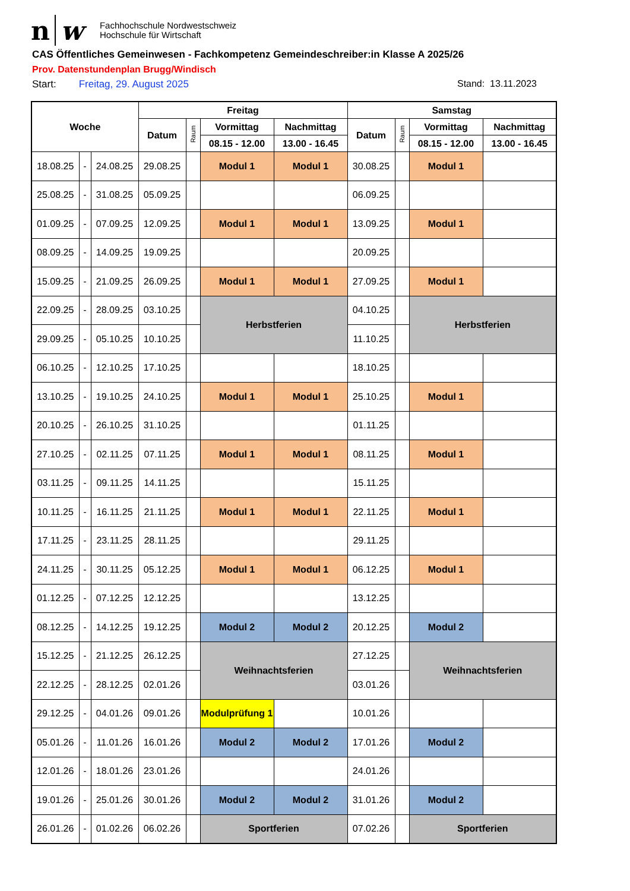n w Fachhochschule Nordwestschweiz
Hochschule für Wirtschaft
CAS Öffentliches Gemeinwesen - Fachkompetenz Gemeindeschreiber:in Klasse A 2025/26
Prov. Datenstundenplan Brugg/Windisch
Start: Freitag, 29. August 2025 Stand: 13.11.2023
| Woche | | | Freitag | | | | Samstag | | | |
| --- | --- | --- | --- | --- | --- | --- | --- | --- | --- | --- |
| | | | Datum | Raum | Vormittag | Nachmittag | Datum | Raum | Vormittag | Nachmittag |
| | | | | | 08.15 - 12.00 | 13.00 - 16.45 | | | 08.15 - 12.00 | 13.00 - 16.45 |
| 18.08.25 | - | 24.08.25 | 29.08.25 | | Modul 1 | Modul 1 | 30.08.25 | | Modul 1 | |
| 25.08.25 | - | 31.08.25 | 05.09.25 | | | | 06.09.25 | | | |
| 01.09.25 | - | 07.09.25 | 12.09.25 | | Modul 1 | Modul 1 | 13.09.25 | | Modul 1 | |
| 08.09.25 | - | 14.09.25 | 19.09.25 | | | | 20.09.25 | | | |
| 15.09.25 | - | 21.09.25 | 26.09.25 | | Modul 1 | Modul 1 | 27.09.25 | | Modul 1 | |
| 22.09.25 | - | 28.09.25 | 03.10.25 | | Herbstferien | | 04.10.25 | | Herbstferien | |
| 29.09.25 | - | 05.10.25 | 10.10.25 | | | | 11.10.25 | | | |
| 06.10.25 | - | 12.10.25 | 17.10.25 | | | | 18.10.25 | | | |
| 13.10.25 | - | 19.10.25 | 24.10.25 | | Modul 1 | Modul 1 | 25.10.25 | | Modul 1 | |
| 20.10.25 | - | 26.10.25 | 31.10.25 | | | | 01.11.25 | | | |
| 27.10.25 | - | 02.11.25 | 07.11.25 | | Modul 1 | Modul 1 | 08.11.25 | | Modul 1 | |
| 03.11.25 | - | 09.11.25 | 14.11.25 | | | | 15.11.25 | | | |
| 10.11.25 | - | 16.11.25 | 21.11.25 | | Modul 1 | Modul 1 | 22.11.25 | | Modul 1 | |
| 17.11.25 | - | 23.11.25 | 28.11.25 | | | | 29.11.25 | | | |
| 24.11.25 | - | 30.11.25 | 05.12.25 | | Modul 1 | Modul 1 | 06.12.25 | | Modul 1 | |
| 01.12.25 | - | 07.12.25 | 12.12.25 | | | | 13.12.25 | | | |
| 08.12.25 | - | 14.12.25 | 19.12.25 | | Modul 2 | Modul 2 | 20.12.25 | | Modul 2 | |
| 15.12.25 | - | 21.12.25 | 26.12.25 | | Weihnachtsferien | | 27.12.25 | | Weihnachtsferien | |
| 22.12.25 | - | 28.12.25 | 02.01.26 | | | | 03.01.26 | | | |
| 29.12.25 | - | 04.01.26 | 09.01.26 | | Modulprüfung 1 | | 10.01.26 | | | |
| 05.01.26 | - | 11.01.26 | 16.01.26 | | Modul 2 | Modul 2 | 17.01.26 | | Modul 2 | |
| 12.01.26 | - | 18.01.26 | 23.01.26 | | | | 24.01.26 | | | |
| 19.01.26 | - | 25.01.26 | 30.01.26 | | Modul 2 | Modul 2 | 31.01.26 | | Modul 2 | |
| 26.01.26 | - | 01.02.26 | 06.02.26 | | Sportferien | | 07.02.26 | | Sportferien | |